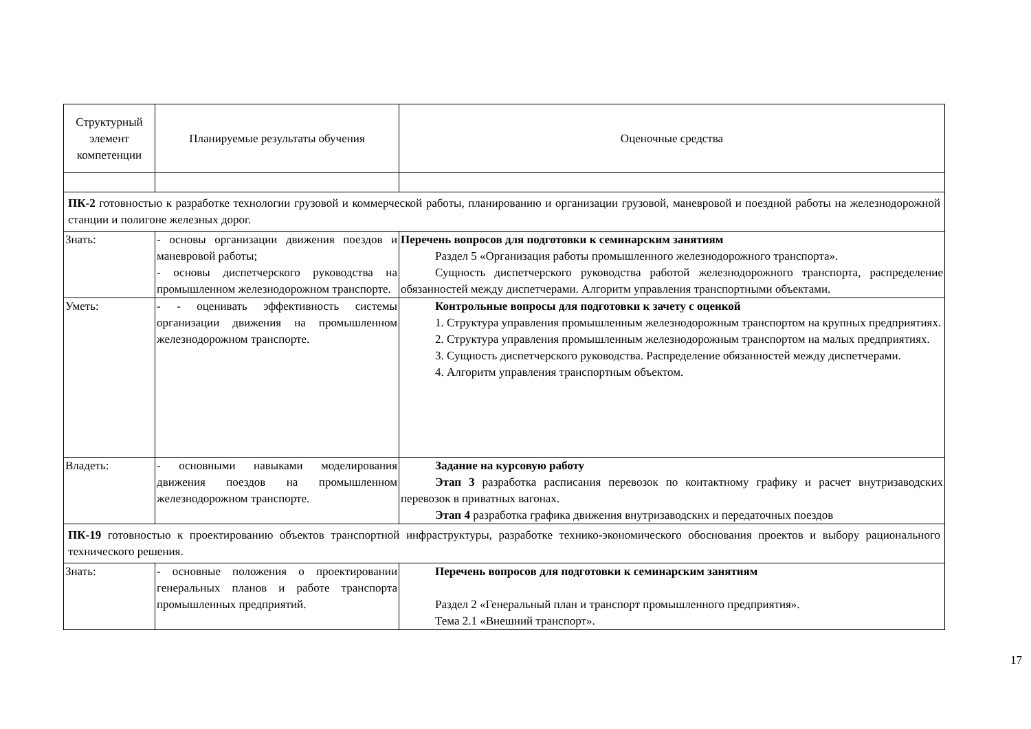| Структурный элемент компетенции | Планируемые результаты обучения | Оценочные средства |
| --- | --- | --- |
| ПК-2 готовностью к разработке технологии грузовой и коммерческой работы, планированию и организации грузовой, маневровой и поездной работы на железнодорожной станции и полигоне железных дорог. | | |
| Знать: | - основы организации движения поездов и маневровой работы; - основы диспетчерского руководства на промышленном железнодорожном транспорте. | Перечень вопросов для подготовки к семинарским занятиям Раздел 5 «Организация работы промышленного железнодорожного транспорта». Сущность диспетчерского руководства работой железнодорожного транспорта, распределение обязанностей между диспетчерами. Алгоритм управления транспортными объектами. |
| Уметь: | - - оценивать эффективность системы организации движения на промышленном железнодорожном транспорте. | Контрольные вопросы для подготовки к зачету с оценкой 1. Структура управления промышленным железнодорожным транспортом на крупных предприятиях. 2. Структура управления промышленным железнодорожным транспортом на малых предприятиях. 3. Сущность диспетчерского руководства. Распределение обязанностей между диспетчерами. 4. Алгоритм управления транспортным объектом. |
| Владеть: | - основными навыками моделирования движения поездов на промышленном железнодорожном транспорте. | Задание на курсовую работу Этап 3 разработка расписания перевозок по контактному графику и расчет внутризаводских перевозок в приватных вагонах. Этап 4 разработка графика движения внутризаводских и передаточных поездов |
| ПК-19 готовностью к проектированию объектов транспортной инфраструктуры, разработке технико-экономического обоснования проектов и выбору рационального технического решения. | | |
| Знать: | - основные положения о проектировании генеральных планов и работе транспорта промышленных предприятий. | Перечень вопросов для подготовки к семинарским занятиям Раздел 2 «Генеральный план и транспорт промышленного предприятия». Тема 2.1 «Внешний транспорт». |
17